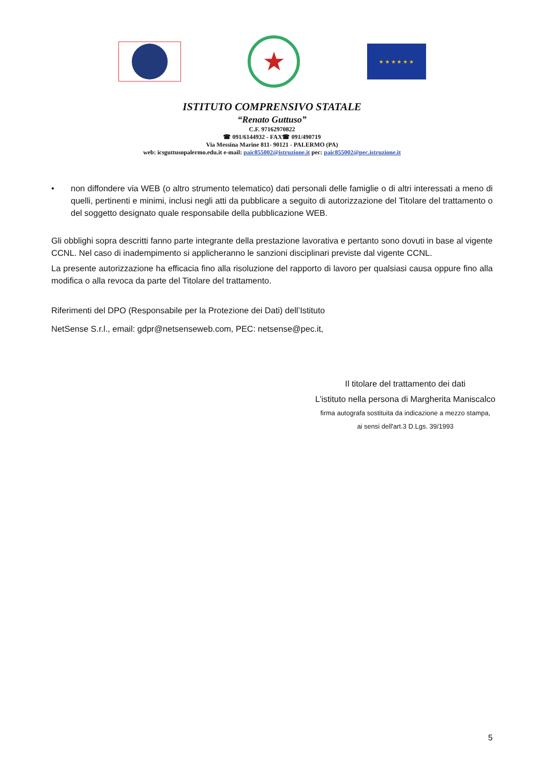★
★ ★ ★ ★ ★ ★
ISTITUTO COMPRENSIVO STATALE
“Renato Guttuso”
C.F. 97162970822
☎ 091/6144932 - FAX☎ 091/490719
Via Messina Marine 811- 90121 - PALERMO (PA)
web: icsguttusopalermo.edu.it e-mail: paic855002@istruzione.it pec: paic855002@pec.istruzione.it
• non diffondere via WEB (o altro strumento telematico) dati personali delle famiglie o di altri interessati a meno di quelli, pertinenti e minimi, inclusi negli atti da pubblicare a seguito di autorizzazione del Titolare del trattamento o del soggetto designato quale responsabile della pubblicazione WEB.
Gli obblighi sopra descritti fanno parte integrante della prestazione lavorativa e pertanto sono dovuti in base al vigente CCNL. Nel caso di inadempimento si applicheranno le sanzioni disciplinari previste dal vigente CCNL.
La presente autorizzazione ha efficacia fino alla risoluzione del rapporto di lavoro per qualsiasi causa oppure fino alla modifica o alla revoca da parte del Titolare del trattamento.
Riferimenti del DPO (Responsabile per la Protezione dei Dati) dell’Istituto
NetSense S.r.l., email: gdpr@netsenseweb.com, PEC: netsense@pec.it,
Il titolare del trattamento dei dati
L’istituto nella persona di Margherita Maniscalco
firma autografa sostituita da indicazione a mezzo stampa,
ai sensi dell'art.3 D.Lgs. 39/1993
5